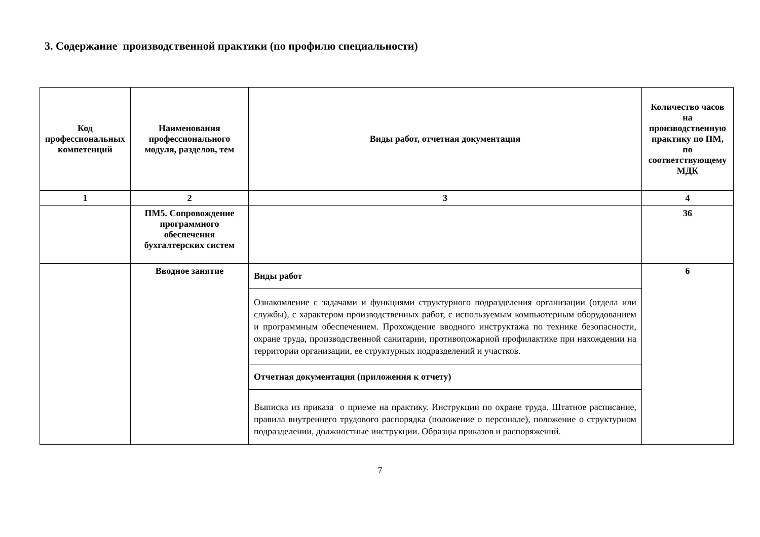3. Содержание производственной практики (по профилю специальности)
| Код профессиональных компетенций | Наименования профессионального модуля, разделов, тем | Виды работ, отчетная документация | Количество часов на производственную практику по ПМ, по соответствующему МДК |
| --- | --- | --- | --- |
| 1 | 2 | 3 | 4 |
| | ПМ5. Сопровождение программного обеспечения бухгалтерских систем | | 36 |
| | Вводное занятие | Виды работ | 6 |
| | | Ознакомление с задачами и функциями структурного подразделения организации (отдела или службы), с характером производственных работ, с используемым компьютерным оборудованием и программным обеспечением. Прохождение вводного инструктажа по технике безопасности, охране труда, производственной санитарии, противопожарной профилактике при нахождении на территории организации, ее структурных подразделений и участков. | |
| | | Отчетная документация (приложения к отчету) | |
| | | Выписка из приказа о приеме на практику. Инструкции по охране труда. Штатное расписание, правила внутреннего трудового распорядка (положение о персонале), положение о структурном подразделении, должностные инструкции. Образцы приказов и распоряжений. | |
7